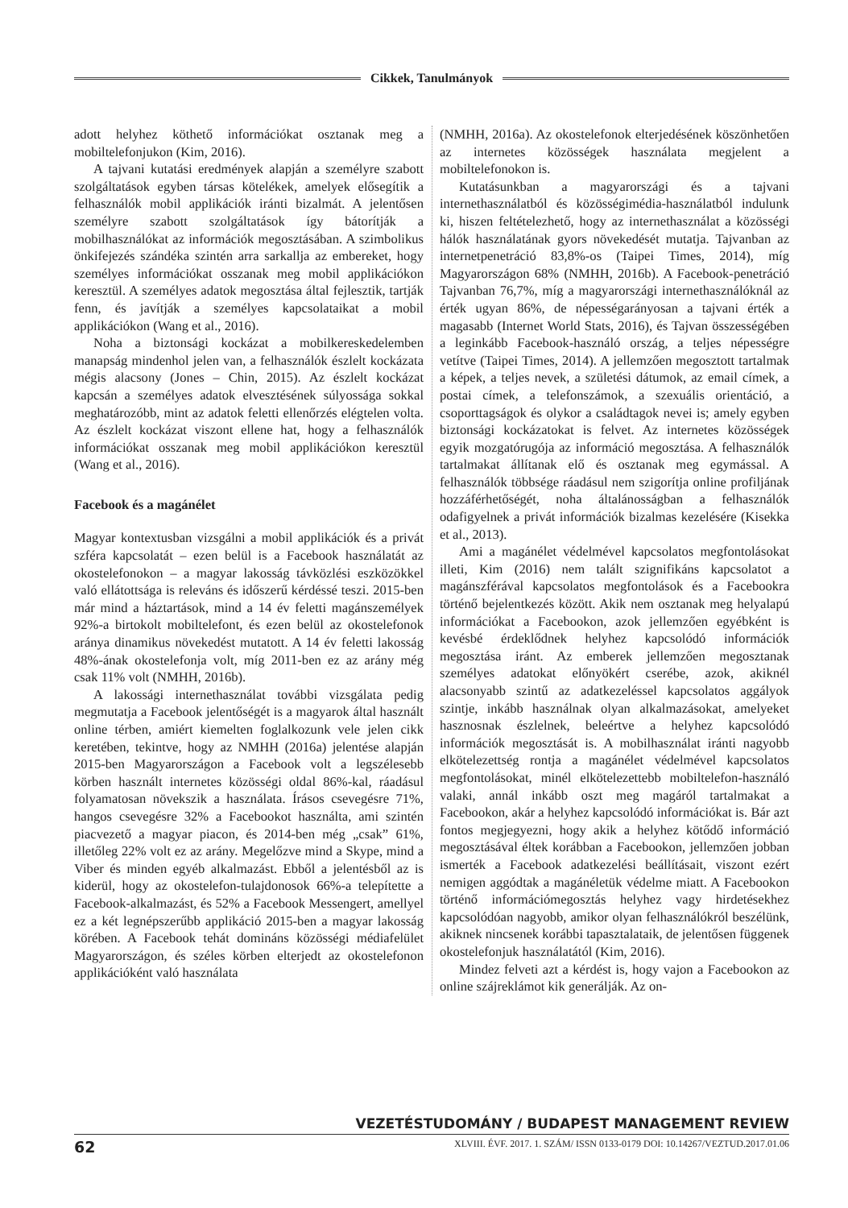Cikkek, Tanulmányok
adott helyhez köthető információkat osztanak meg a mobiltelefonjukon (Kim, 2016).
A tajvani kutatási eredmények alapján a személyre szabott szolgáltatások egyben társas kötelékek, amelyek elősegítik a felhasználók mobil applikációk iránti bizalmát. A jelentősen személyre szabott szolgáltatások így bátorítják a mobilhasználókat az információk megosztásában. A szimbolikus önkifejezés szándéka szintén arra sarkallja az embereket, hogy személyes információkat osszanak meg mobil applikációkon keresztül. A személyes adatok megosztása által fejlesztik, tartják fenn, és javítják a személyes kapcsolataikat a mobil applikációkon (Wang et al., 2016).
Noha a biztonsági kockázat a mobilkereskedelemben manapság mindenhol jelen van, a felhasználók észlelt kockázata mégis alacsony (Jones – Chin, 2015). Az észlelt kockázat kapcsán a személyes adatok elvesztésének súlyossága sokkal meghatározóbb, mint az adatok feletti ellenőrzés elégtelen volta. Az észlelt kockázat viszont ellene hat, hogy a felhasználók információkat osszanak meg mobil applikációkon keresztül (Wang et al., 2016).
Facebook és a magánélet
Magyar kontextusban vizsgálni a mobil applikációk és a privát szféra kapcsolatát – ezen belül is a Facebook használatát az okostelefonokon – a magyar lakosság távközlési eszközökkel való ellátottsága is releváns és időszerű kérdéssé teszi. 2015-ben már mind a háztartások, mind a 14 év feletti magánszemélyek 92%-a birtokolt mobiltelefont, és ezen belül az okostelefonok aránya dinamikus növekedést mutatott. A 14 év feletti lakosság 48%-ának okostelefonja volt, míg 2011-ben ez az arány még csak 11% volt (NMHH, 2016b).
A lakossági internethasználat további vizsgálata pedig megmutatja a Facebook jelentőségét is a magyarok által használt online térben, amiért kiemelten foglalkozunk vele jelen cikk keretében, tekintve, hogy az NMHH (2016a) jelentése alapján 2015-ben Magyarországon a Facebook volt a legszélesebb körben használt internetes közösségi oldal 86%-kal, ráadásul folyamatosan növekszik a használata. Írásos csevegésre 71%, hangos csevegésre 32% a Facebookot használta, ami szintén piacvezető a magyar piacon, és 2014-ben még „csak” 61%, illetőleg 22% volt ez az arány. Megelőzve mind a Skype, mind a Viber és minden egyéb alkalmazást. Ebből a jelentésből az is kiderül, hogy az okostelefon-tulajdonosok 66%-a telepítette a Facebook-alkalmazást, és 52% a Facebook Messengert, amellyel ez a két legnépszerűbb applikáció 2015-ben a magyar lakosság körében. A Facebook tehát domináns közösségi médiafelület Magyarországon, és széles körben elterjedt az okostelefonon applikációként való használata
(NMHH, 2016a). Az okostelefonok elterjedésének köszönhetően az internetes közösségek használata megjelent a mobiltelefonokon is.
Kutatásunkban a magyarországi és a tajvani internethasználatból és közösségimédia-használatból indulunk ki, hiszen feltételezhető, hogy az internethasználat a közösségi hálók használatának gyors növekedését mutatja. Tajvanban az internetpenetráció 83,8%-os (Taipei Times, 2014), míg Magyarországon 68% (NMHH, 2016b). A Facebook-penetráció Tajvanban 76,7%, míg a magyarországi internethasználóknál az érték ugyan 86%, de népességarányosan a tajvani érték a magasabb (Internet World Stats, 2016), és Tajvan összességében a leginkább Facebook-használó ország, a teljes népességre vetítve (Taipei Times, 2014). A jellemzően megosztott tartalmak a képek, a teljes nevek, a születési dátumok, az email címek, a postai címek, a telefonszámok, a szexuális orientáció, a csoporttagságok és olykor a családtagok nevei is; amely egyben biztonsági kockázatokat is felvet. Az internetes közösségek egyik mozgatórugója az információ megosztása. A felhasználók tartalmakat állítanak elő és osztanak meg egymással. A felhasználók többsége ráadásul nem szigorítja online profiljának hozzáférhetőségét, noha általánosságban a felhasználók odafigyelnek a privát információk bizalmas kezelésére (Kisekka et al., 2013).
Ami a magánélet védelmével kapcsolatos megfontolásokat illeti, Kim (2016) nem talált szignifikáns kapcsolatot a magánszférával kapcsolatos megfontolások és a Facebookra történő bejelentkezés között. Akik nem osztanak meg helyalapú információkat a Facebookon, azok jellemzően egyébként is kevésbé érdeklődnek helyhez kapcsolódó információk megosztása iránt. Az emberek jellemzően megosztanak személyes adatokat előnyökért cserébe, azok, akiknél alacsonyabb szintű az adatkezeléssel kapcsolatos aggályok szintje, inkább használnak olyan alkalmazásokat, amelyeket hasznosnak észlelnek, beleértve a helyhez kapcsolódó információk megosztását is. A mobilhasználat iránti nagyobb elkötelezettség rontja a magánélet védelmével kapcsolatos megfontolásokat, minél elkötelezettebb mobiltelefon-használó valaki, annál inkább oszt meg magáról tartalmakat a Facebookon, akár a helyhez kapcsolódó információkat is. Bár azt fontos megjegyezni, hogy akik a helyhez kötődő információ megosztásával éltek korábban a Facebookon, jellemzően jobban ismerték a Facebook adatkezelési beállításait, viszont ezért nemigen aggódtak a magánéletük védelme miatt. A Facebookon történő információmegosztás helyhez vagy hirdetésekhez kapcsolódóan nagyobb, amikor olyan felhasználókról beszélünk, akiknek nincsenek korábbi tapasztalataik, de jelentősen függenek okostelefonjuk használatától (Kim, 2016).
Mindez felveti azt a kérdést is, hogy vajon a Facebookon az online szájreklámot kik generálják. Az on-
VEZETÉSTUDOMÁNY / BUDAPEST MANAGEMENT REVIEW
62 XLVIII. ÉVF. 2017. 1. SZÁM/ ISSN 0133-0179 DOI: 10.14267/VEZTUD.2017.01.06